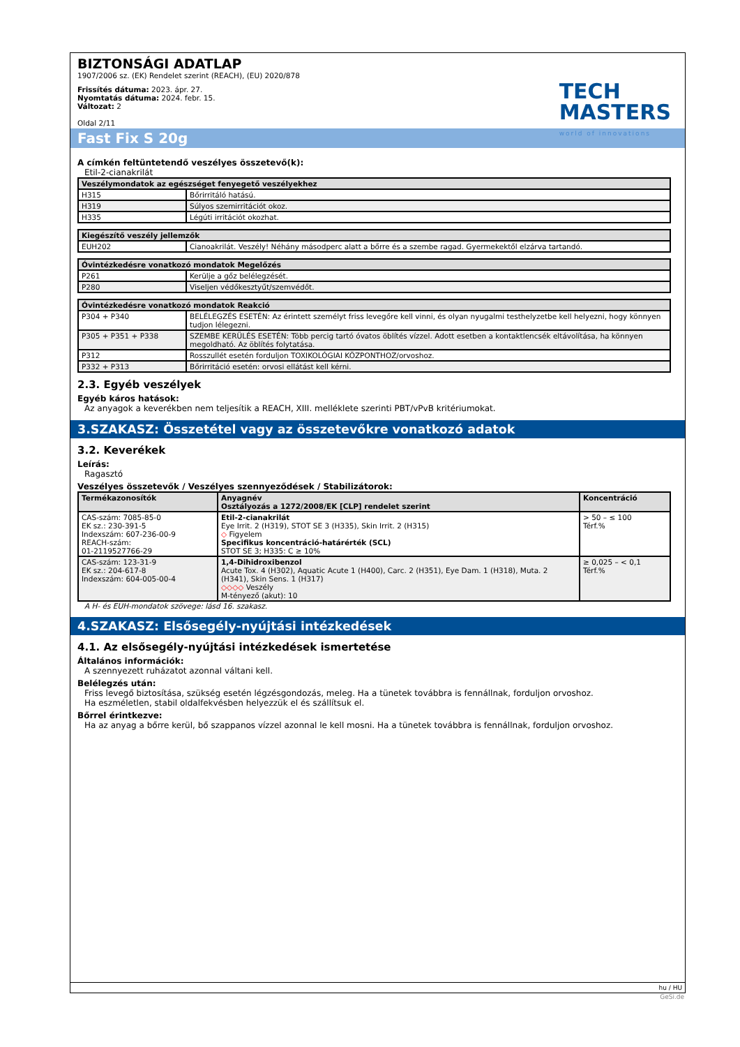TECH
MASTERS
world of innovations
BIZTONSÁGI ADATLAP
1907/2006 sz. (EK) Rendelet szerint (REACH), (EU) 2020/878
Frissítés dátuma: 2023. ápr. 27.
Nyomtatás dátuma: 2024. febr. 15.
Változat: 2
Oldal 2/11
Fast Fix S 20g
A címkén feltüntetendő veszélyes összetevő(k):
Etil-2-cianakrilát
| Veszélymondatok az egészséget fenyegető veszélyekhez | |
| --- | --- |
| H315 | Bőrirritáló hatású. |
| H319 | Súlyos szemirritációt okoz. |
| H335 | Légúti irritációt okozhat. |
| Kiegészítő veszély jellemzők | |
| --- | --- |
| EUH202 | Cianoakrilát. Veszély! Néhány másodperc alatt a bőrre és a szembe ragad. Gyermekektől elzárva tartandó. |
| Óvintézkedésre vonatkozó mondatok Megelőzés | |
| --- | --- |
| P261 | Kerülje a gőz belélegzését. |
| P280 | Viseljen védőkesztyűt/szemvédőt. |
| Óvintézkedésre vonatkozó mondatok Reakció | |
| --- | --- |
| P304 + P340 | BELÉLEGZÉS ESETÉN: Az érintett személyt friss levegőre kell vinni, és olyan nyugalmi testhelyzetbe kell helyezni, hogy könnyen tudjon lélegezni. |
| P305 + P351 + P338 | SZEMBE KERÜLÉS ESETÉN: Több percig tartó óvatos öblítés vízzel. Adott esetben a kontaktlencsék eltávolítása, ha könnyen megoldható. Az öblítés folytatása. |
| P312 | Rosszullét esetén forduljon TOXIKOLÓGIAI KÖZPONTHOZ/orvoshoz. |
| P332 + P313 | Bőrirritáció esetén: orvosi ellátást kell kérni. |
2.3. Egyéb veszélyek
Egyéb káros hatások:
Az anyagok a keverékben nem teljesítik a REACH, XIII. melléklete szerinti PBT/vPvB kritériumokat.
3.SZAKASZ: Összetétel vagy az összetevőkre vonatkozó adatok
3.2. Keverékek
Leírás:
Ragasztó
Veszélyes összetevők / Veszélyes szennyeződések / Stabilizátorok:
| Termékazonosítók | Anyagnév Osztályozás a 1272/2008/EK [CLP] rendelet szerint | Koncentráció |
| --- | --- | --- |
| CAS-szám: 7085-85-0 EK sz.: 230-391-5 Indexszám: 607-236-00-9 REACH-szám: 01-2119527766-29 | Etil-2-cianakrilát Eye Irrit. 2 (H319), STOT SE 3 (H335), Skin Irrit. 2 (H315) ◇ Figyelem Specifikus koncentráció-határérték (SCL) STOT SE 3; H335: C ≥ 10% | > 50 – ≤ 100 Térf.% |
| CAS-szám: 123-31-9 EK sz.: 204-617-8 Indexszám: 604-005-00-4 | 1,4-Dihidroxibenzol Acute Tox. 4 (H302), Aquatic Acute 1 (H400), Carc. 2 (H351), Eye Dam. 1 (H318), Muta. 2 (H341), Skin Sens. 1 (H317) ◇◇◇◇ Veszély M-tényező (akut): 10 | ≥ 0,025 – < 0,1 Térf.% |
A H- és EUH-mondatok szövege: lásd 16. szakasz.
4.SZAKASZ: Elsősegély-nyújtási intézkedések
4.1. Az elsősegély-nyújtási intézkedések ismertetése
Általános információk:
A szennyezett ruházatot azonnal váltani kell.
Belélegzés után:
Friss levegő biztosítása, szükség esetén légzésgondozás, meleg. Ha a tünetek továbbra is fennállnak, forduljon orvoshoz.
Ha eszméletlen, stabil oldalfekvésben helyezzük el és szállítsuk el.
Bőrrel érintkezve:
Ha az anyag a bőrre kerül, bő szappanos vízzel azonnal le kell mosni. Ha a tünetek továbbra is fennállnak, forduljon orvoshoz.
hu / HU
GeSi.de